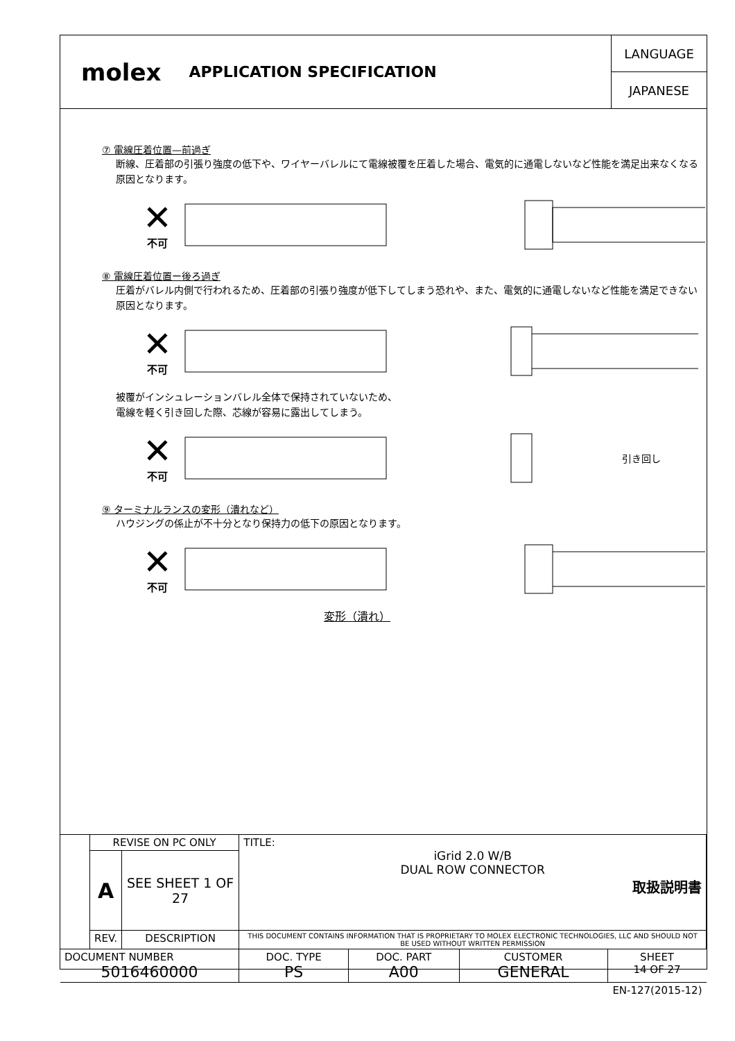molex APPLICATION SPECIFICATION
LANGUAGE
JAPANESE
⑦ 電線圧着位置—前過ぎ
断線、圧着部の引張り強度の低下や、ワイヤーバレルにて電線被覆を圧着した場合、電気的に通電しないなど性能を満足出来なくなる原因となります。
✕
不可
⑧ 電線圧着位置ー後ろ過ぎ
圧着がバレル内側で行われるため、圧着部の引張り強度が低下してしまう恐れや、また、電気的に通電しないなど性能を満足できない原因となります。
✕
不可
被覆がインシュレーションバレル全体で保持されていないため、
電線を軽く引き回した際、芯線が容易に露出してしまう。
✕
不可
引き回し
⑨ ターミナルランスの変形（潰れなど）
ハウジングの係止が不十分となり保持力の低下の原因となります。
✕
不可
変形（潰れ）
| | REVISE ON PC ONLY | | TITLE: iGrid 2.0 W/B DUAL ROW CONNECTOR 取扱説明書 | | | |
| | A | SEE SHEET 1 OF 27 | | | | |
| | REV. | DESCRIPTION | THIS DOCUMENT CONTAINS INFORMATION THAT IS PROPRIETARY TO MOLEX ELECTRONIC TECHNOLOGIES, LLC AND SHOULD NOT BE USED WITHOUT WRITTEN PERMISSION | | | |
| DOCUMENT NUMBER 5016460000 | | | DOC. TYPE PS | DOC. PART A00 | CUSTOMER GENERAL | SHEET 14 OF 27 |
| EN-127(2015-12) | | | | | | |